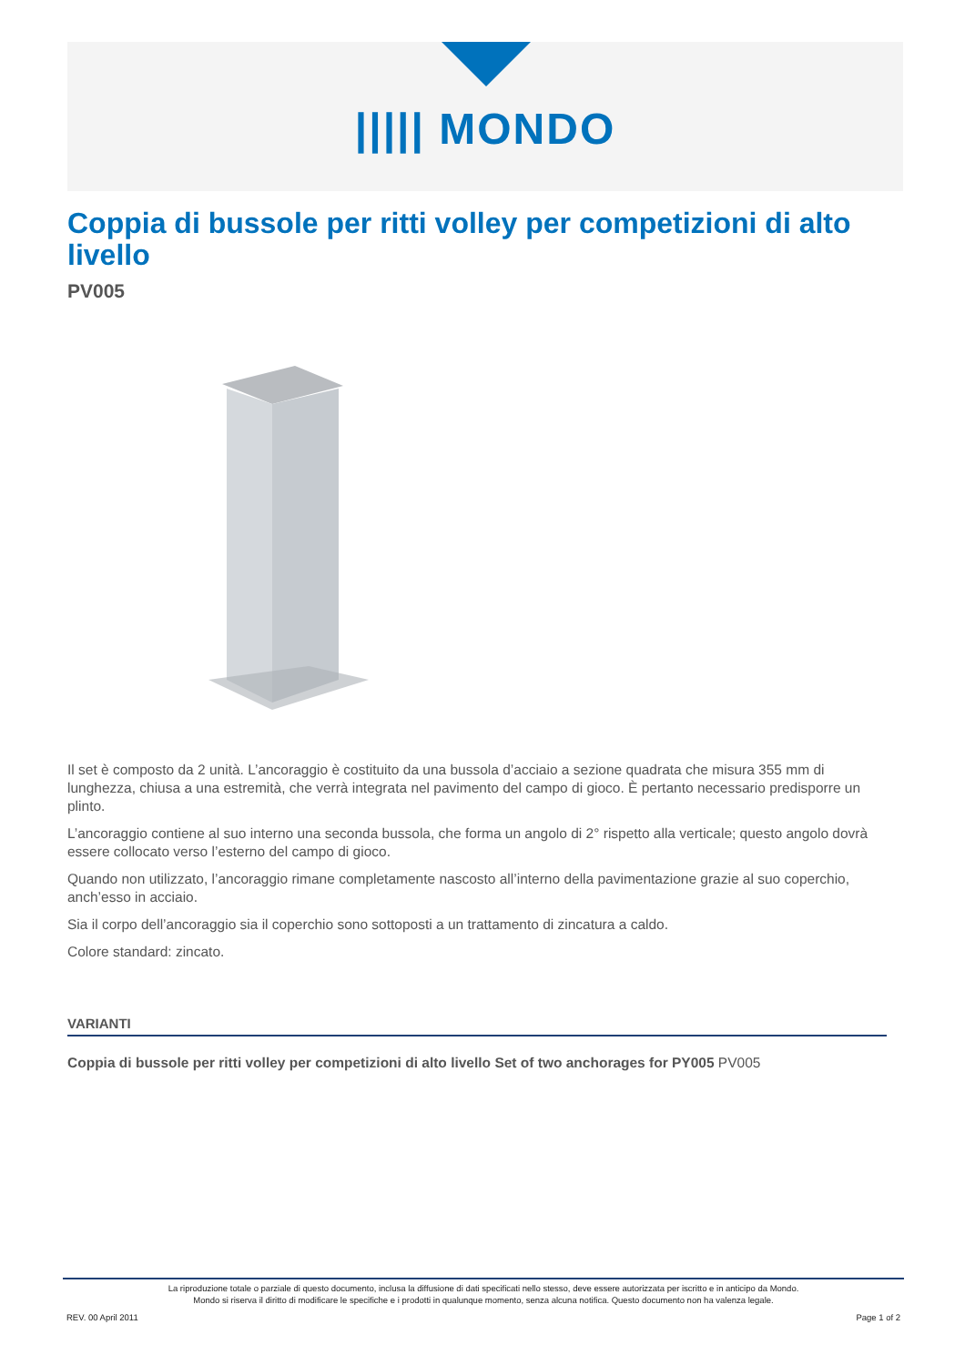||||| MONDO
Coppia di bussole per ritti volley per competizioni di alto livello
PV005
Il set è composto da 2 unità. L’ancoraggio è costituito da una bussola d’acciaio a sezione quadrata che misura 355 mm di lunghezza, chiusa a una estremità, che verrà integrata nel pavimento del campo di gioco. È pertanto necessario predisporre un plinto.
L’ancoraggio contiene al suo interno una seconda bussola, che forma un angolo di 2° rispetto alla verticale; questo angolo dovrà essere collocato verso l’esterno del campo di gioco.
Quando non utilizzato, l’ancoraggio rimane completamente nascosto all’interno della pavimentazione grazie al suo coperchio, anch’esso in acciaio.
Sia il corpo dell’ancoraggio sia il coperchio sono sottoposti a un trattamento di zincatura a caldo.
Colore standard: zincato.
VARIANTI
Coppia di bussole per ritti volley per competizioni di alto livello Set of two anchorages for PY005 PV005
La riproduzione totale o parziale di questo documento, inclusa la diffusione di dati specificati nello stesso, deve essere autorizzata per iscritto e in anticipo da Mondo.
Mondo si riserva il diritto di modificare le specifiche e i prodotti in qualunque momento, senza alcuna notifica. Questo documento non ha valenza legale.
REV. 00 April 2011 Page 1 of 2